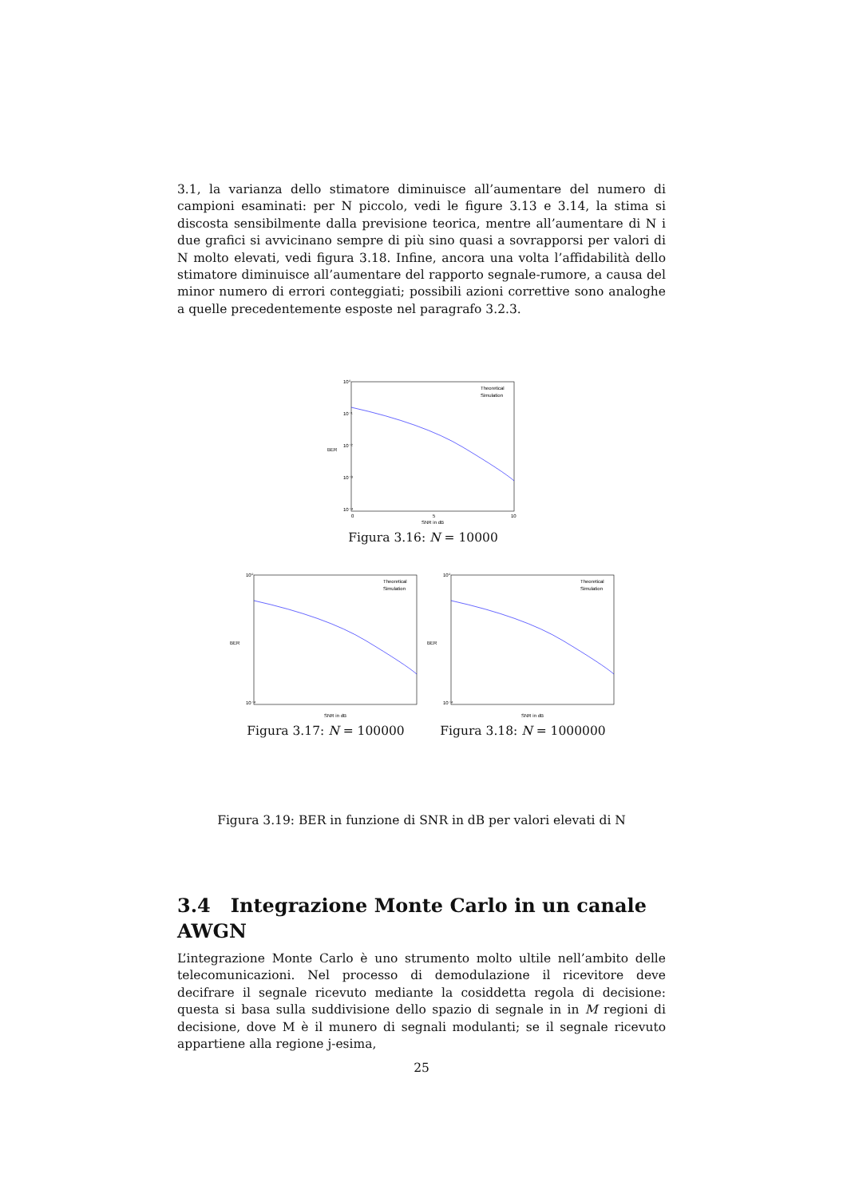3.1, la varianza dello stimatore diminuisce all’aumentare del numero di campioni esaminati: per N piccolo, vedi le figure 3.13 e 3.14, la stima si discosta sensibilmente dalla previsione teorica, mentre all’aumentare di N i due grafici si avvicinano sempre di più sino quasi a sovrapporsi per valori di N molto elevati, vedi figura 3.18. Infine, ancora una volta l’affidabilità dello stimatore diminuisce all’aumentare del rapporto segnale-rumore, a causa del minor numero di errori conteggiati; possibili azioni correttive sono analoghe a quelle precedentemente esposte nel paragrafo 3.2.3.
10⁰
10⁻¹
10⁻²
10⁻³
10⁻⁴
BER
0
5
10
SNR in dB
Theoretical
Simulation
Figura 3.16: N = 10000
10⁰
10⁻⁴
BER
SNR in dB
Theoretical
Simulation
Figura 3.17: N = 100000
10⁰
10⁻⁴
BER
SNR in dB
Theoretical
Simulation
Figura 3.18: N = 1000000
Figura 3.19: BER in funzione di SNR in dB per valori elevati di N
3.4 Integrazione Monte Carlo in un canale AWGN
L’integrazione Monte Carlo è uno strumento molto ultile nell’ambito delle telecomunicazioni. Nel processo di demodulazione il ricevitore deve decifrare il segnale ricevuto mediante la cosiddetta regola di decisione: questa si basa sulla suddivisione dello spazio di segnale in in M regioni di decisione, dove M è il munero di segnali modulanti; se il segnale ricevuto appartiene alla regione j-esima,
25